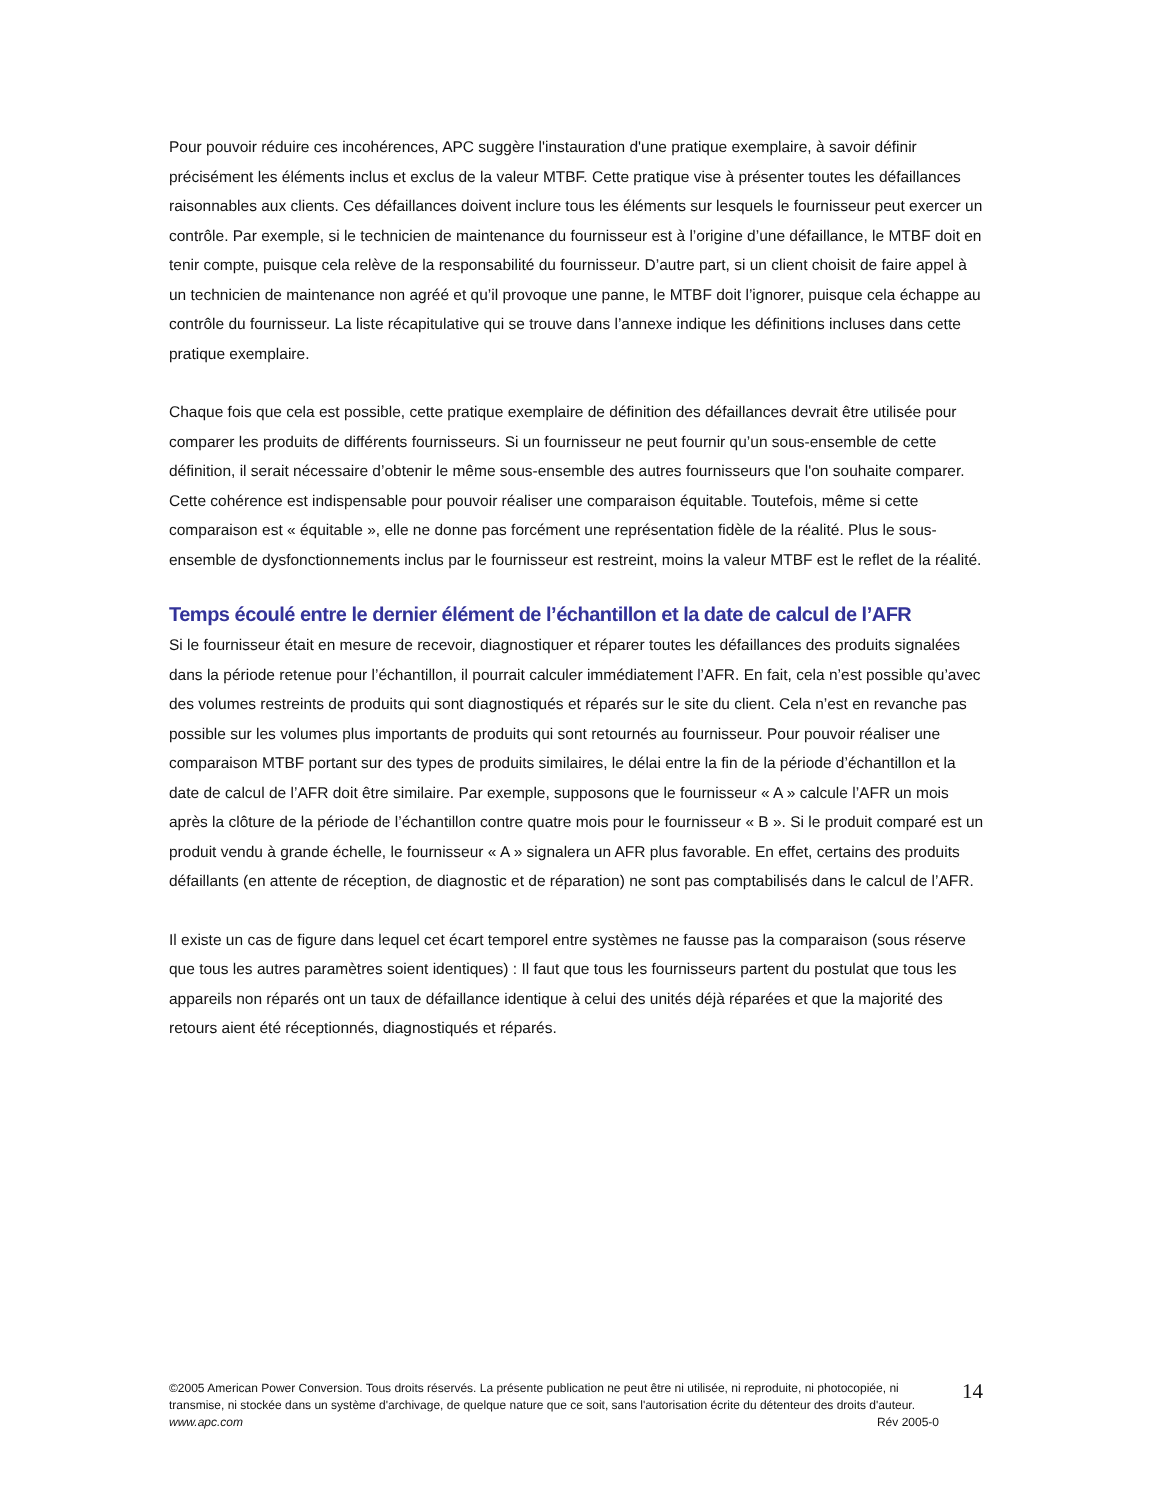Pour pouvoir réduire ces incohérences, APC suggère l'instauration d'une pratique exemplaire, à savoir définir précisément les éléments inclus et exclus de la valeur MTBF. Cette pratique vise à présenter toutes les défaillances raisonnables aux clients. Ces défaillances doivent inclure tous les éléments sur lesquels le fournisseur peut exercer un contrôle. Par exemple, si le technicien de maintenance du fournisseur est à l’origine d’une défaillance, le MTBF doit en tenir compte, puisque cela relève de la responsabilité du fournisseur. D’autre part, si un client choisit de faire appel à un technicien de maintenance non agréé et qu’il provoque une panne, le MTBF doit l’ignorer, puisque cela échappe au contrôle du fournisseur. La liste récapitulative qui se trouve dans l’annexe indique les définitions incluses dans cette pratique exemplaire.
Chaque fois que cela est possible, cette pratique exemplaire de définition des défaillances devrait être utilisée pour comparer les produits de différents fournisseurs. Si un fournisseur ne peut fournir qu’un sous-ensemble de cette définition, il serait nécessaire d’obtenir le même sous-ensemble des autres fournisseurs que l'on souhaite comparer. Cette cohérence est indispensable pour pouvoir réaliser une comparaison équitable. Toutefois, même si cette comparaison est « équitable », elle ne donne pas forcément une représentation fidèle de la réalité. Plus le sous-ensemble de dysfonctionnements inclus par le fournisseur est restreint, moins la valeur MTBF est le reflet de la réalité.
Temps écoulé entre le dernier élément de l’échantillon et la date de calcul de l’AFR
Si le fournisseur était en mesure de recevoir, diagnostiquer et réparer toutes les défaillances des produits signalées dans la période retenue pour l’échantillon, il pourrait calculer immédiatement l’AFR. En fait, cela n’est possible qu’avec des volumes restreints de produits qui sont diagnostiqués et réparés sur le site du client. Cela n’est en revanche pas possible sur les volumes plus importants de produits qui sont retournés au fournisseur. Pour pouvoir réaliser une comparaison MTBF portant sur des types de produits similaires, le délai entre la fin de la période d’échantillon et la date de calcul de l’AFR doit être similaire. Par exemple, supposons que le fournisseur « A » calcule l’AFR un mois après la clôture de la période de l’échantillon contre quatre mois pour le fournisseur « B ». Si le produit comparé est un produit vendu à grande échelle, le fournisseur « A » signalera un AFR plus favorable. En effet, certains des produits défaillants (en attente de réception, de diagnostic et de réparation) ne sont pas comptabilisés dans le calcul de l’AFR.
Il existe un cas de figure dans lequel cet écart temporel entre systèmes ne fausse pas la comparaison (sous réserve que tous les autres paramètres soient identiques) : Il faut que tous les fournisseurs partent du postulat que tous les appareils non réparés ont un taux de défaillance identique à celui des unités déjà réparées et que la majorité des retours aient été réceptionnés, diagnostiqués et réparés.
©2005 American Power Conversion. Tous droits réservés. La présente publication ne peut être ni utilisée, ni reproduite, ni photocopiée, ni transmise, ni stockée dans un système d'archivage, de quelque nature que ce soit, sans l'autorisation écrite du détenteur des droits d'auteur.
www.apc.com Rév 2005-0
14